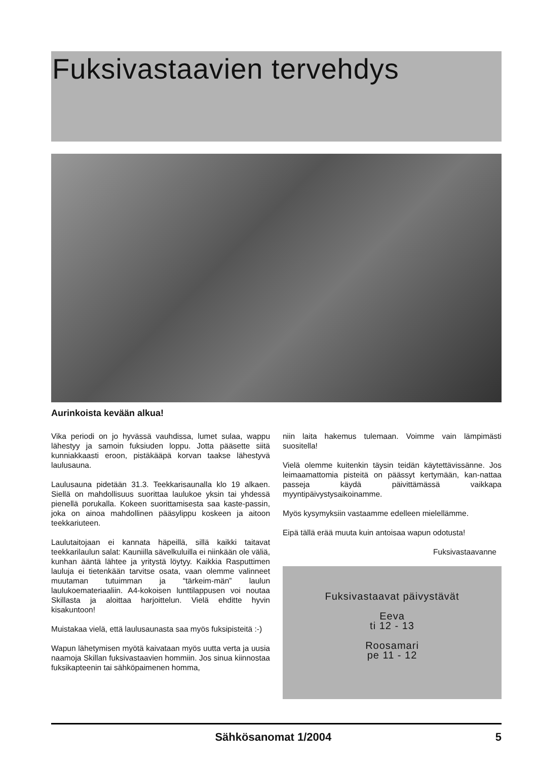Fuksivastaavien tervehdys
Aurinkoista kevään alkua!
Vika periodi on jo hyvässä vauhdissa, lumet sulaa, wappu lähestyy ja samoin fuksiuden loppu. Jotta pääsette siitä kunniakkaasti eroon, pistäkääpä korvan taakse lähestyvä laulusauna.
Laulusauna pidetään 31.3. Teekkarisaunalla klo 19 alkaen. Siellä on mahdollisuus suorittaa laulukoe yksin tai yhdessä pienellä porukalla. Kokeen suorittamisesta saa kaste-passin, joka on ainoa mahdollinen pääsylippu koskeen ja aitoon teekkariuteen.
Laulutaitojaan ei kannata häpeillä, sillä kaikki taitavat teekkarilaulun salat: Kauniilla sävelkuluilla ei niinkään ole väliä, kunhan ääntä lähtee ja yritystä löytyy. Kaikkia Rasputtimen lauluja ei tietenkään tarvitse osata, vaan olemme valinneet muutaman tutuimman ja “tärkeim-män” laulun laulukoemateriaaliin. A4-kokoisen lunttilappusen voi noutaa Skillasta ja aloittaa harjoittelun. Vielä ehditte hyvin kisakuntoon!
Muistakaa vielä, että laulusaunasta saa myös fuksipisteitä :-)
Wapun lähetymisen myötä kaivataan myös uutta verta ja uusia naamoja Skillan fuksivastaavien hommiin. Jos sinua kiinnostaa fuksikapteenin tai sähköpaimenen homma,
niin laita hakemus tulemaan. Voimme vain lämpimästi suositella!
Vielä olemme kuitenkin täysin teidän käytettävissänne. Jos leimaamattomia pisteitä on päässyt kertymään, kan-nattaa passeja käydä päivittämässä vaikkapa myyntipäivystysaikoinamme.
Myös kysymyksiin vastaamme edelleen mielellämme.
Eipä tällä erää muuta kuin antoisaa wapun odotusta!
Fuksivastaavanne
Fuksivastaavat päivystävät
Eeva
ti 12 - 13
Roosamari
pe 11 - 12
Sähkösanomat 1/2004 5